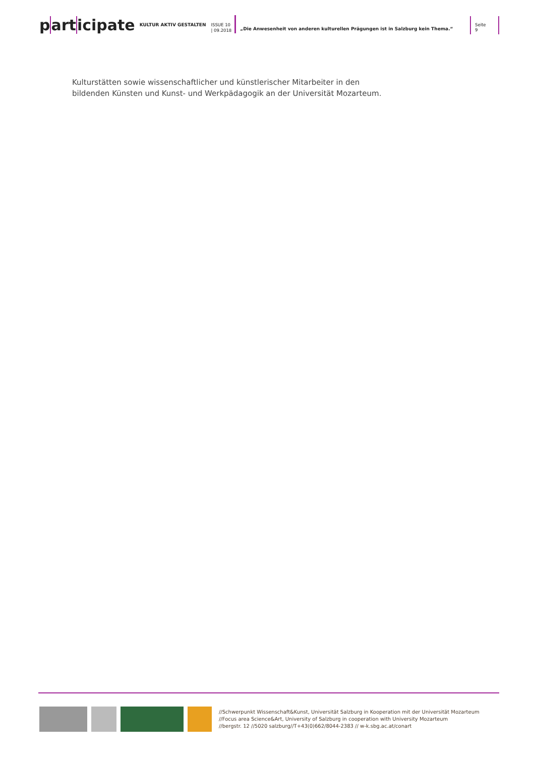part icipate
KULTUR AKTIV GESTALTEN
ISSUE 10
| 09.2018
„Die Anwesenheit von anderen kulturellen Prägungen ist in Salzburg kein Thema.“
Seite 9
Kulturstätten sowie wissenschaftlicher und künstlerischer Mitarbeiter in den
bildenden Künsten und Kunst- und Werkpädagogik an der Universität Mozarteum.
//Schwerpunkt Wissenschaft&Kunst, Universität Salzburg in Kooperation mit der Universität Mozarteum
//Focus area Science&Art, University of Salzburg in cooperation with University Mozarteum
//bergstr. 12 //5020 salzburg//T+43(0)662/8044-2383 // w-k.sbg.ac.at/conart